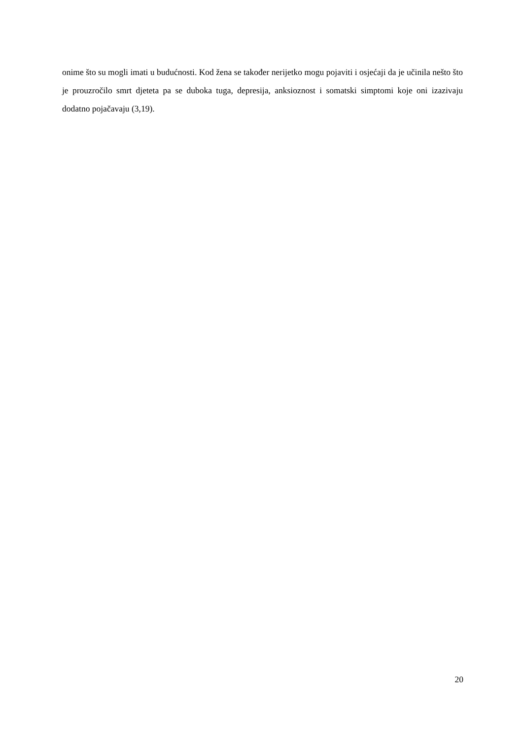onime što su mogli imati u budućnosti. Kod žena se također nerijetko mogu pojaviti i osjećaji da je učinila nešto što je prouzročilo smrt djeteta pa se duboka tuga, depresija, anksioznost i somatski simptomi koje oni izazivaju dodatno pojačavaju (3,19).
20